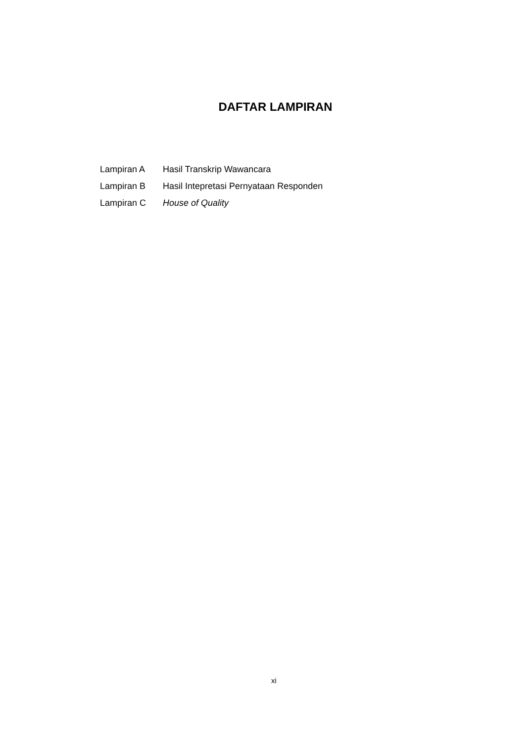DAFTAR LAMPIRAN
Lampiran A Hasil Transkrip Wawancara
Lampiran B Hasil Intepretasi Pernyataan Responden
Lampiran C House of Quality
xi